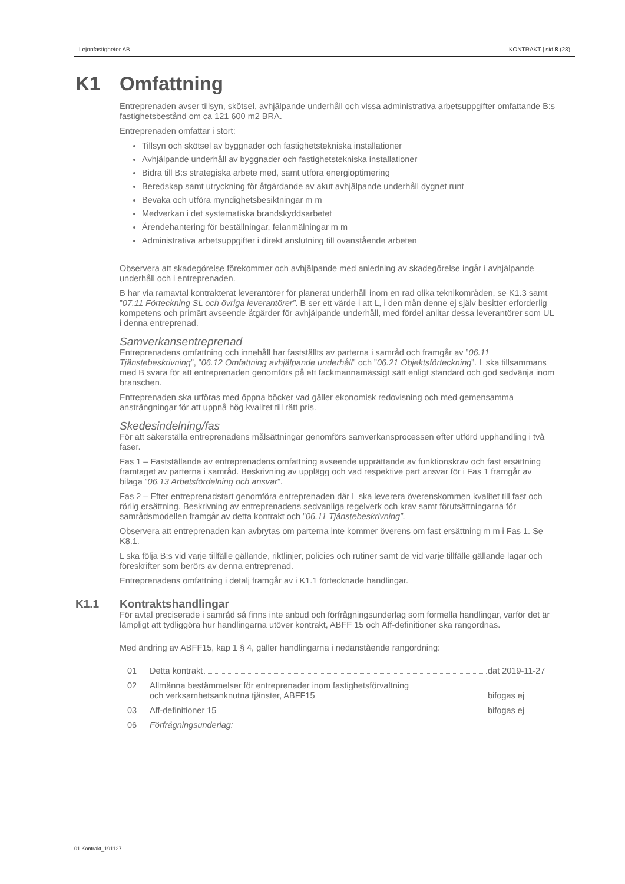Lejonfastigheter AB KONTRAKT | sid 8 (28)
K1 Omfattning
Entreprenaden avser tillsyn, skötsel, avhjälpande underhåll och vissa administrativa arbetsuppgifter omfattande B:s fastighetsbestånd om ca 121 600 m2 BRA.
Entreprenaden omfattar i stort:
Tillsyn och skötsel av byggnader och fastighetstekniska installationer
Avhjälpande underhåll av byggnader och fastighetstekniska installationer
Bidra till B:s strategiska arbete med, samt utföra energioptimering
Beredskap samt utryckning för åtgärdande av akut avhjälpande underhåll dygnet runt
Bevaka och utföra myndighetsbesiktningar m m
Medverkan i det systematiska brandskyddsarbetet
Ärendehantering för beställningar, felanmälningar m m
Administrativa arbetsuppgifter i direkt anslutning till ovanstående arbeten
Observera att skadegörelse förekommer och avhjälpande med anledning av skadegörelse ingår i avhjälpande underhåll och i entreprenaden.
B har via ramavtal kontrakterat leverantörer för planerat underhåll inom en rad olika teknikområden, se K1.3 samt ”07.11 Förteckning SL och övriga leverantörer”. B ser ett värde i att L, i den mån denne ej själv besitter erforderlig kompetens och primärt avseende åtgärder för avhjälpande underhåll, med fördel anlitar dessa leverantörer som UL i denna entreprenad.
Samverkansentreprenad
Entreprenadens omfattning och innehåll har fastställts av parterna i samråd och framgår av ”06.11 Tjänstebeskrivning”, ”06.12 Omfattning avhjälpande underhåll” och ”06.21 Objektsförteckning”. L ska tillsammans med B svara för att entreprenaden genomförs på ett fackmannamässigt sätt enligt standard och god sedvänja inom branschen.
Entreprenaden ska utföras med öppna böcker vad gäller ekonomisk redovisning och med gemensamma ansträngningar för att uppnå hög kvalitet till rätt pris.
Skedesindelning/fas
För att säkerställa entreprenadens målsättningar genomförs samverkansprocessen efter utförd upphandling i två faser.
Fas 1 – Fastställande av entreprenadens omfattning avseende upprättande av funktionskrav och fast ersättning framtaget av parterna i samråd. Beskrivning av upplägg och vad respektive part ansvar för i Fas 1 framgår av bilaga ”06.13 Arbetsfördelning och ansvar”.
Fas 2 – Efter entreprenadstart genomföra entreprenaden där L ska leverera överenskommen kvalitet till fast och rörlig ersättning. Beskrivning av entreprenadens sedvanliga regelverk och krav samt förutsättningarna för samrådsmodellen framgår av detta kontrakt och ”06.11 Tjänstebeskrivning”.
Observera att entreprenaden kan avbrytas om parterna inte kommer överens om fast ersättning m m i Fas 1. Se K8.1.
L ska följa B:s vid varje tillfälle gällande, riktlinjer, policies och rutiner samt de vid varje tillfälle gällande lagar och föreskrifter som berörs av denna entreprenad.
Entreprenadens omfattning i detalj framgår av i K1.1 förtecknade handlingar.
K1.1 Kontraktshandlingar
För avtal preciserade i samråd så finns inte anbud och förfrågningsunderlag som formella handlingar, varför det är lämpligt att tydliggöra hur handlingarna utöver kontrakt, ABFF 15 och Aff-definitioner ska rangordnas.
Med ändring av ABFF15, kap 1 § 4, gäller handlingarna i nedanstående rangordning:
01 Detta kontrakt dat 2019-11-27
02 Allmänna bestämmelser för entreprenader inom fastighetsförvaltning
och verksamhetsanknutna tjänster, ABFF15 bifogas ej
03 Aff-definitioner 15 bifogas ej
06 Förfrågningsunderlag:
01 Kontrakt_191127